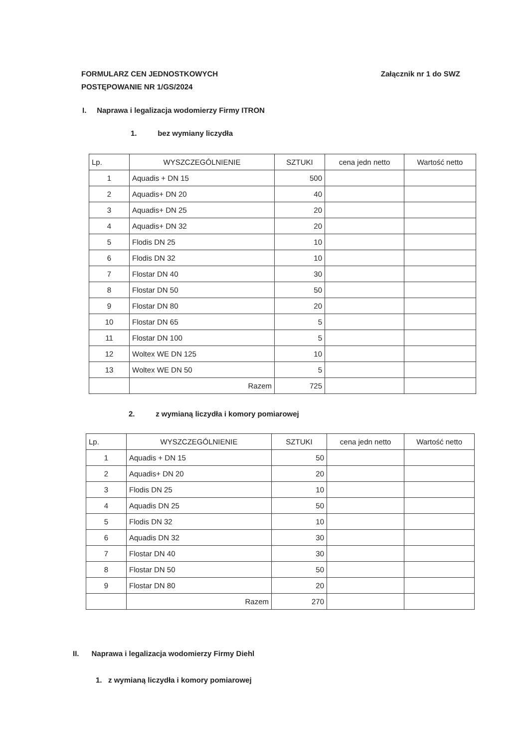FORMULARZ CEN JEDNOSTKOWYCH
POSTĘPOWANIE NR 1/GS/2024
Załącznik nr 1 do SWZ
I. Naprawa i legalizacja wodomierzy Firmy ITRON
1. bez wymiany liczydła
| Lp. | WYSZCZEGÓLNIENIE | SZTUKI | cena jedn netto | Wartość netto |
| --- | --- | --- | --- | --- |
| 1 | Aquadis + DN 15 | 500 | | |
| 2 | Aquadis+ DN 20 | 40 | | |
| 3 | Aquadis+ DN 25 | 20 | | |
| 4 | Aquadis+ DN 32 | 20 | | |
| 5 | Flodis DN 25 | 10 | | |
| 6 | Flodis DN 32 | 10 | | |
| 7 | Flostar DN 40 | 30 | | |
| 8 | Flostar DN 50 | 50 | | |
| 9 | Flostar DN 80 | 20 | | |
| 10 | Flostar DN 65 | 5 | | |
| 11 | Flostar DN 100 | 5 | | |
| 12 | Woltex WE DN 125 | 10 | | |
| 13 | Woltex WE DN 50 | 5 | | |
| | Razem | 725 | | |
2. z wymianą liczydła i komory pomiarowej
| Lp. | WYSZCZEGÓLNIENIE | SZTUKI | cena jedn netto | Wartość netto |
| --- | --- | --- | --- | --- |
| 1 | Aquadis + DN 15 | 50 | | |
| 2 | Aquadis+ DN 20 | 20 | | |
| 3 | Flodis DN 25 | 10 | | |
| 4 | Aquadis DN 25 | 50 | | |
| 5 | Flodis DN 32 | 10 | | |
| 6 | Aquadis DN 32 | 30 | | |
| 7 | Flostar DN 40 | 30 | | |
| 8 | Flostar DN 50 | 50 | | |
| 9 | Flostar DN 80 | 20 | | |
| | Razem | 270 | | |
II. Naprawa i legalizacja wodomierzy Firmy Diehl
1. z wymianą liczydła i komory pomiarowej